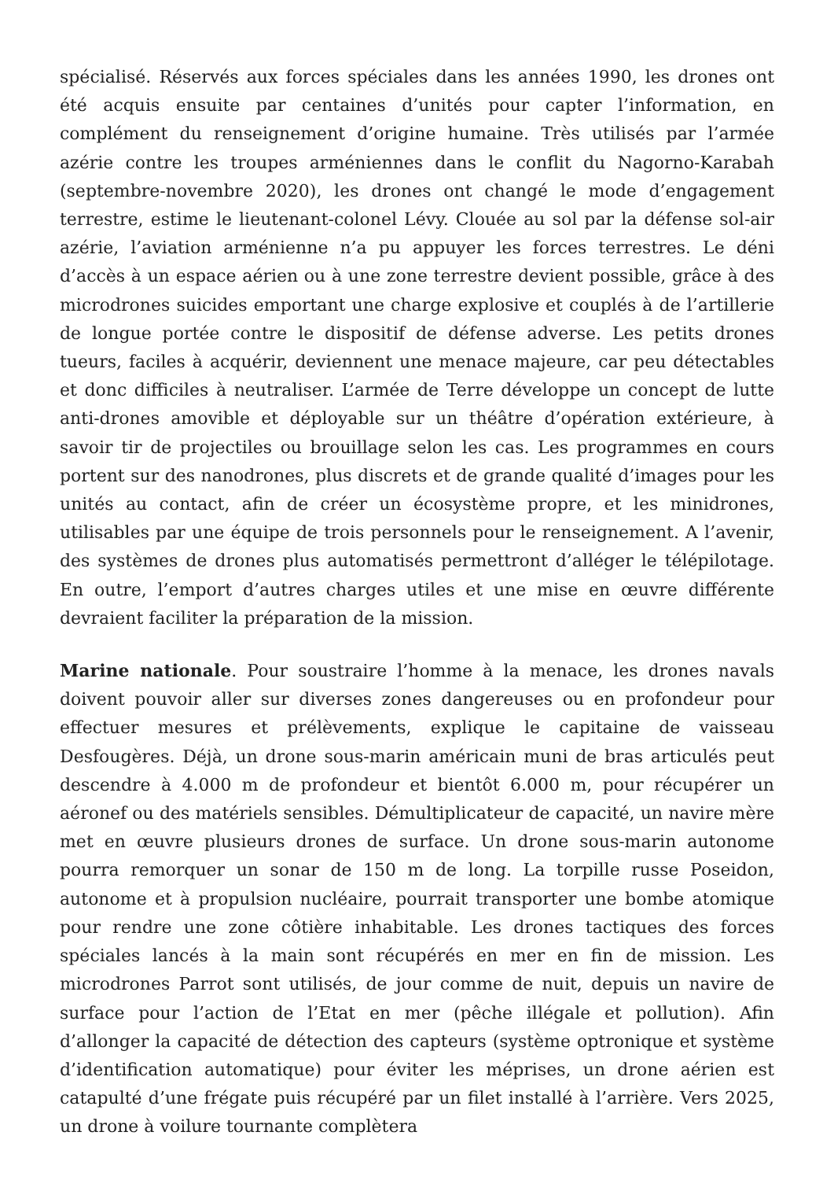spécialisé. Réservés aux forces spéciales dans les années 1990, les drones ont été acquis ensuite par centaines d’unités pour capter l’information, en complément du renseignement d’origine humaine. Très utilisés par l’armée azérie contre les troupes arméniennes dans le conflit du Nagorno-Karabah (septembre-novembre 2020), les drones ont changé le mode d’engagement terrestre, estime le lieutenant-colonel Lévy. Clouée au sol par la défense sol-air azérie, l’aviation arménienne n’a pu appuyer les forces terrestres. Le déni d’accès à un espace aérien ou à une zone terrestre devient possible, grâce à des microdrones suicides emportant une charge explosive et couplés à de l’artillerie de longue portée contre le dispositif de défense adverse. Les petits drones tueurs, faciles à acquérir, deviennent une menace majeure, car peu détectables et donc difficiles à neutraliser. L’armée de Terre développe un concept de lutte anti-drones amovible et déployable sur un théâtre d’opération extérieure, à savoir tir de projectiles ou brouillage selon les cas. Les programmes en cours portent sur des nanodrones, plus discrets et de grande qualité d’images pour les unités au contact, afin de créer un écosystème propre, et les minidrones, utilisables par une équipe de trois personnels pour le renseignement. A l’avenir, des systèmes de drones plus automatisés permettront d’alléger le télépilotage. En outre, l’emport d’autres charges utiles et une mise en œuvre différente devraient faciliter la préparation de la mission.
Marine nationale. Pour soustraire l’homme à la menace, les drones navals doivent pouvoir aller sur diverses zones dangereuses ou en profondeur pour effectuer mesures et prélèvements, explique le capitaine de vaisseau Desfougères. Déjà, un drone sous-marin américain muni de bras articulés peut descendre à 4.000 m de profondeur et bientôt 6.000 m, pour récupérer un aéronef ou des matériels sensibles. Démultiplicateur de capacité, un navire mère met en œuvre plusieurs drones de surface. Un drone sous-marin autonome pourra remorquer un sonar de 150 m de long. La torpille russe Poseidon, autonome et à propulsion nucléaire, pourrait transporter une bombe atomique pour rendre une zone côtière inhabitable. Les drones tactiques des forces spéciales lancés à la main sont récupérés en mer en fin de mission. Les microdrones Parrot sont utilisés, de jour comme de nuit, depuis un navire de surface pour l’action de l’Etat en mer (pêche illégale et pollution). Afin d’allonger la capacité de détection des capteurs (système optronique et système d’identification automatique) pour éviter les méprises, un drone aérien est catapulté d’une frégate puis récupéré par un filet installé à l’arrière. Vers 2025, un drone à voilure tournante complètera